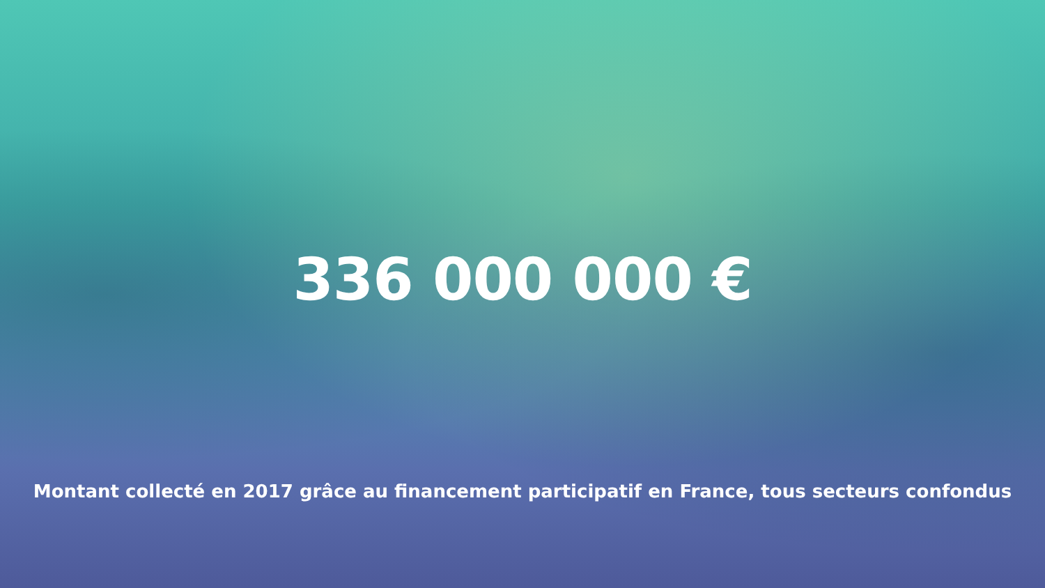336 000 000 €
Montant collecté en 2017 grâce au financement participatif en France, tous secteurs confondus